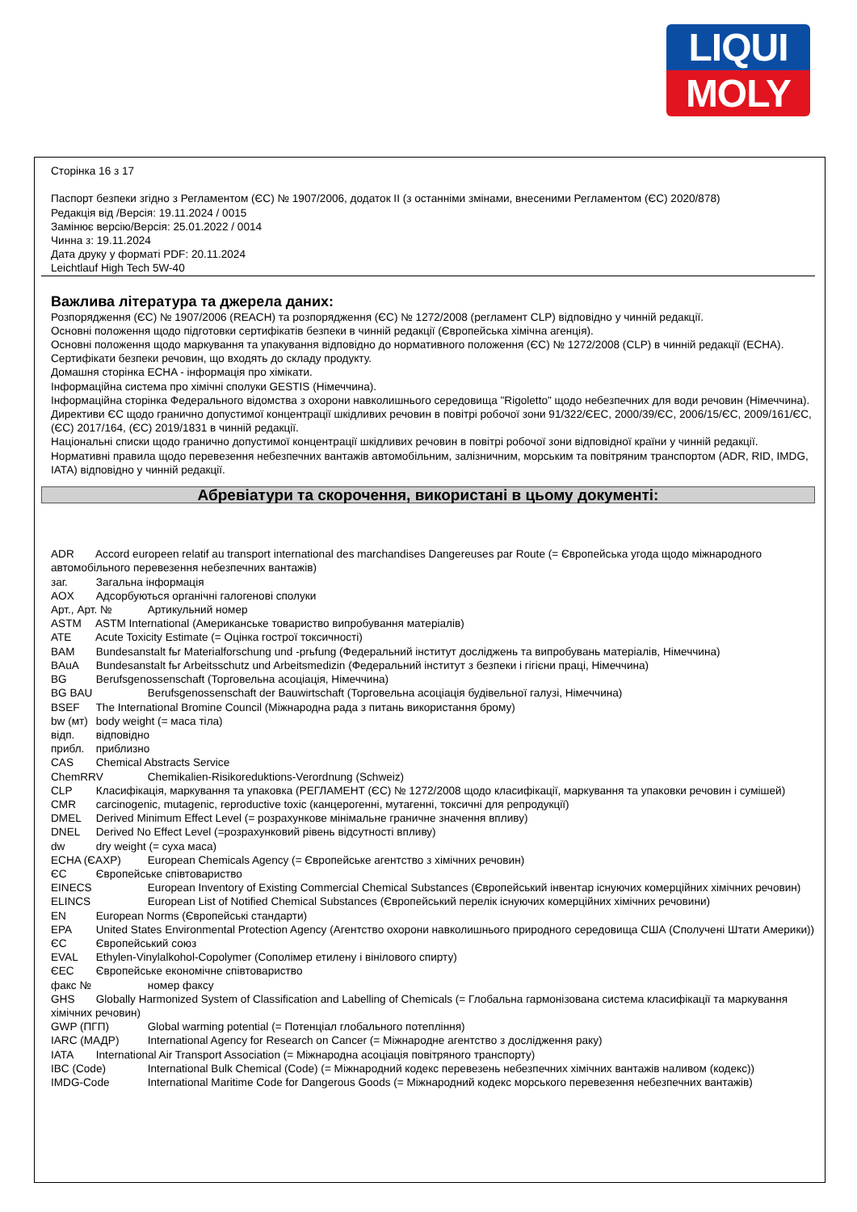LIQUI
MOLY
Сторінка 16 з 17
Паспорт безпеки згідно з Регламентом (ЄС) № 1907/2006, додаток II (з останніми змінами, внесеними Регламентом (ЄС) 2020/878)
Редакція від /Версія: 19.11.2024 / 0015
Замінює версію/Версія: 25.01.2022 / 0014
Чинна з: 19.11.2024
Дата друку у форматі PDF: 20.11.2024
Leichtlauf High Tech 5W-40
Важлива література та джерела даних:
Розпорядження (ЄС) № 1907/2006 (REACH) та розпорядження (ЄС) № 1272/2008 (регламент CLP) відповідно у чинній редакції.
Основні положення щодо підготовки сертифікатів безпеки в чинній редакції (Європейська хімічна агенція).
Основні положення щодо маркування та упакування відповідно до нормативного положення (ЄС) № 1272/2008 (CLP) в чинній редакції (ECHA).
Сертифікати безпеки речовин, що входять до складу продукту.
Домашня сторінка ECHA - інформація про хімікати.
Інформаційна система про хімічні сполуки GESTIS (Німеччина).
Інформаційна сторінка Федерального відомства з охорони навколишнього середовища "Rigoletto" щодо небезпечних для води речовин (Німеччина).
Директиви ЄС щодо гранично допустимої концентрації шкідливих речовин в повітрі робочої зони 91/322/ЄЕС, 2000/39/ЄС, 2006/15/ЄС, 2009/161/ЄС, (ЄС) 2017/164, (ЄС) 2019/1831 в чинній редакції.
Національні списки щодо гранично допустимої концентрації шкідливих речовин в повітрі робочої зони відповідної країни у чинній редакції.
Нормативні правила щодо перевезення небезпечних вантажів автомобільним, залізничним, морським та повітряним транспортом (ADR, RID, IMDG, IATA) відповідно у чинній редакції.
Абревіатури та скорочення, використані в цьому документі:
ADR Accord europeen relatif au transport international des marchandises Dangereuses par Route (= Європейська угода щодо міжнародного автомобільного перевезення небезпечних вантажів)
заг. Загальна інформація
AOX Адсорбуються органічні галогенові сполуки
Арт., Арт. № Артикульний номер
ASTM ASTM International (Американське товариство випробування матеріалів)
ATE Acute Toxicity Estimate (= Оцінка гострої токсичності)
BAM Bundesanstalt fьr Materialforschung und -prьfung (Федеральний інститут досліджень та випробувань матеріалів, Німеччина)
BAuA Bundesanstalt fьr Arbeitsschutz und Arbeitsmedizin (Федеральний інститут з безпеки і гігієни праці, Німеччина)
BG Berufsgenossenschaft (Торговельна асоціація, Німеччина)
BG BAU Berufsgenossenschaft der Bauwirtschaft (Торговельна асоціація будівельної галузі, Німеччина)
BSEF The International Bromine Council (Міжнародна рада з питань використання брому)
bw (мт) body weight (= маса тіла)
відп. відповідно
прибл. приблизно
CAS Chemical Abstracts Service
ChemRRV Chemikalien-Risikoreduktions-Verordnung (Schweiz)
CLP Класифікація, маркування та упаковка (РЕГЛАМЕНТ (ЄС) № 1272/2008 щодо класифікації, маркування та упаковки речовин і сумішей)
CMR carcinogenic, mutagenic, reproductive toxic (канцерогенні, мутагенні, токсичні для репродукції)
DMEL Derived Minimum Effect Level (= розрахункове мінімальне граничне значення впливу)
DNEL Derived No Effect Level (=розрахунковий рівень відсутності впливу)
dw dry weight (= суха маса)
ECHA (ЄАХР) European Chemicals Agency (= Європейське агентство з хімічних речовин)
ЄС Європейське співтовариство
EINECS European Inventory of Existing Commercial Chemical Substances (Європейський інвентар існуючих комерційних хімічних речовин)
ELINCS European List of Notified Chemical Substances (Європейський перелік існуючих комерційних хімічних речовини)
EN European Norms (Європейські стандарти)
EPA United States Environmental Protection Agency (Агентство охорони навколишнього природного середовища США (Сполучені Штати Америки))
ЄС Європейський союз
EVAL Ethylen-Vinylalkohol-Copolymer (Сополімер етилену і вінілового спирту)
ЄЕС Європейське економічне співтовариство
факс № номер факсу
GHS Globally Harmonized System of Classification and Labelling of Chemicals (= Глобальна гармонізована система класифікації та маркування хімічних речовин)
GWP (ПГП) Global warming potential (= Потенціал глобального потепління)
IARC (МАДР) International Agency for Research on Cancer (= Міжнародне агентство з дослідження раку)
IATA International Air Transport Association (= Міжнародна асоціація повітряного транспорту)
IBC (Code) International Bulk Chemical (Code) (= Міжнародний кодекс перевезень небезпечних хімічних вантажів наливом (кодекс))
IMDG-Code International Maritime Code for Dangerous Goods (= Міжнародний кодекс морського перевезення небезпечних вантажів)